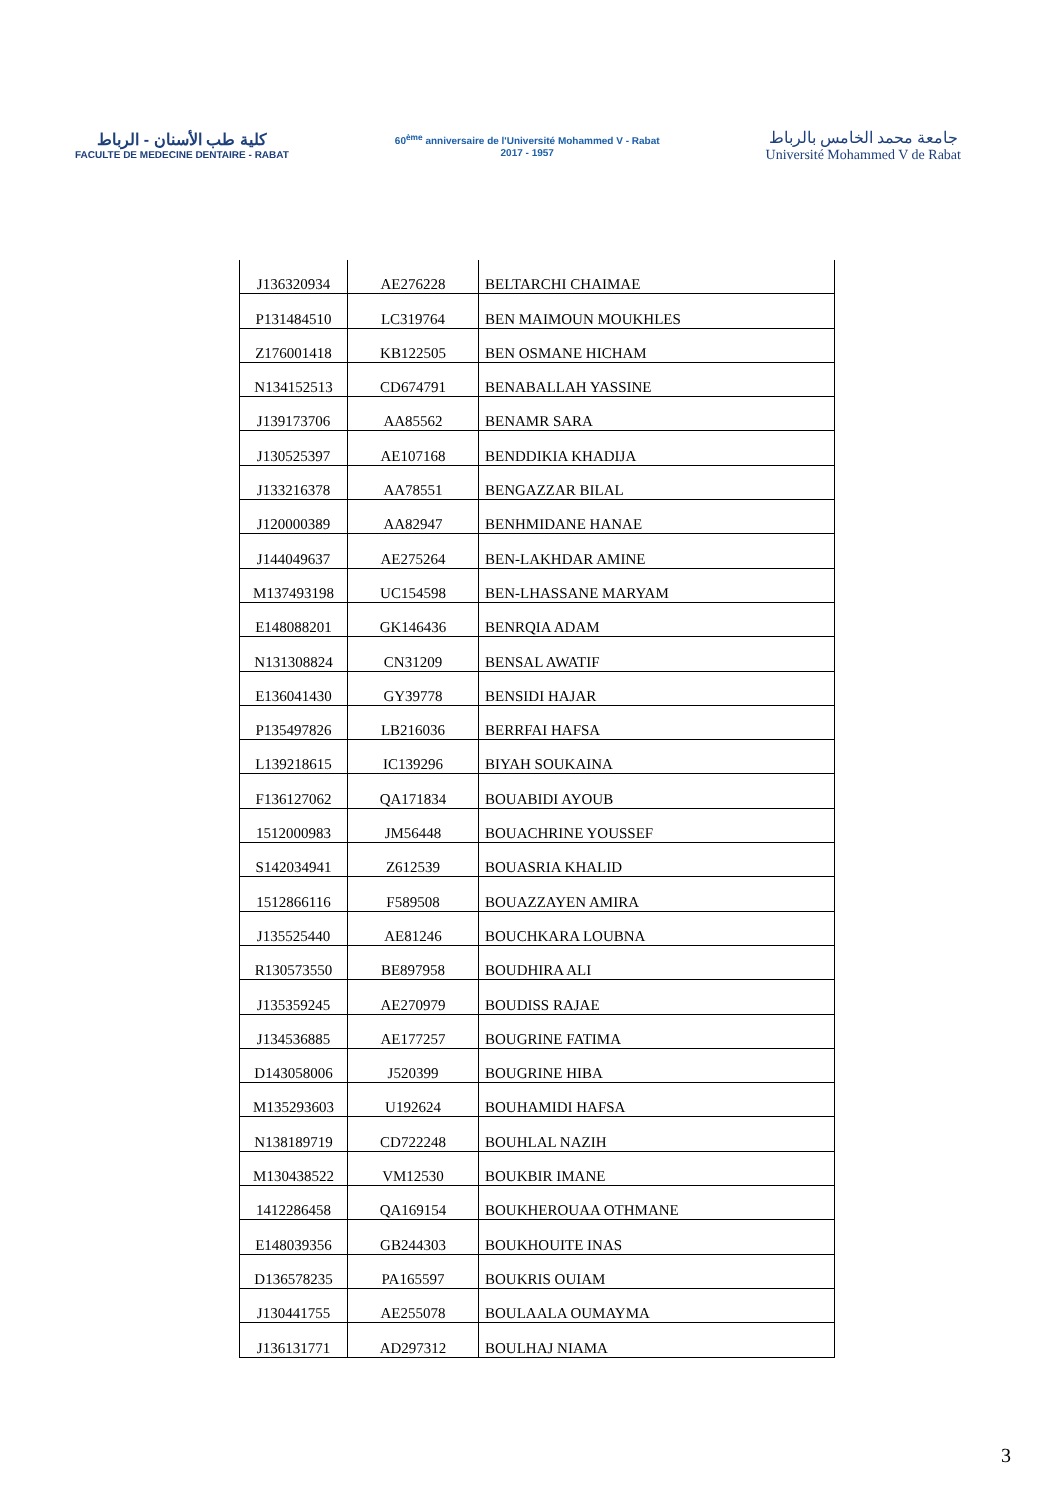كلية طب الأسنان - الرباط
FACULTE DE MEDECINE DENTAIRE - RABAT
60<sup>ème</sup> anniversaire de l'Université Mohammed V - Rabat
2017 - 1957
جامعة محمد الخامس بالرباط
Université Mohammed V de Rabat
| J136320934 | AE276228 | BELTARCHI CHAIMAE |
| P131484510 | LC319764 | BEN MAIMOUN MOUKHLES |
| Z176001418 | KB122505 | BEN OSMANE HICHAM |
| N134152513 | CD674791 | BENABALLAH YASSINE |
| J139173706 | AA85562 | BENAMR SARA |
| J130525397 | AE107168 | BENDDIKIA KHADIJA |
| J133216378 | AA78551 | BENGAZZAR BILAL |
| J120000389 | AA82947 | BENHMIDANE HANAE |
| J144049637 | AE275264 | BEN-LAKHDAR AMINE |
| M137493198 | UC154598 | BEN-LHASSANE MARYAM |
| E148088201 | GK146436 | BENRQIA ADAM |
| N131308824 | CN31209 | BENSAL AWATIF |
| E136041430 | GY39778 | BENSIDI HAJAR |
| P135497826 | LB216036 | BERRFAI HAFSA |
| L139218615 | IC139296 | BIYAH SOUKAINA |
| F136127062 | QA171834 | BOUABIDI AYOUB |
| 1512000983 | JM56448 | BOUACHRINE YOUSSEF |
| S142034941 | Z612539 | BOUASRIA KHALID |
| 1512866116 | F589508 | BOUAZZAYEN AMIRA |
| J135525440 | AE81246 | BOUCHKARA LOUBNA |
| R130573550 | BE897958 | BOUDHIRA ALI |
| J135359245 | AE270979 | BOUDISS RAJAE |
| J134536885 | AE177257 | BOUGRINE FATIMA |
| D143058006 | J520399 | BOUGRINE HIBA |
| M135293603 | U192624 | BOUHAMIDI HAFSA |
| N138189719 | CD722248 | BOUHLAL NAZIH |
| M130438522 | VM12530 | BOUKBIR IMANE |
| 1412286458 | QA169154 | BOUKHEROUAA OTHMANE |
| E148039356 | GB244303 | BOUKHOUITE INAS |
| D136578235 | PA165597 | BOUKRIS OUIAM |
| J130441755 | AE255078 | BOULAALA OUMAYMA |
| J136131771 | AD297312 | BOULHAJ NIAMA |
3